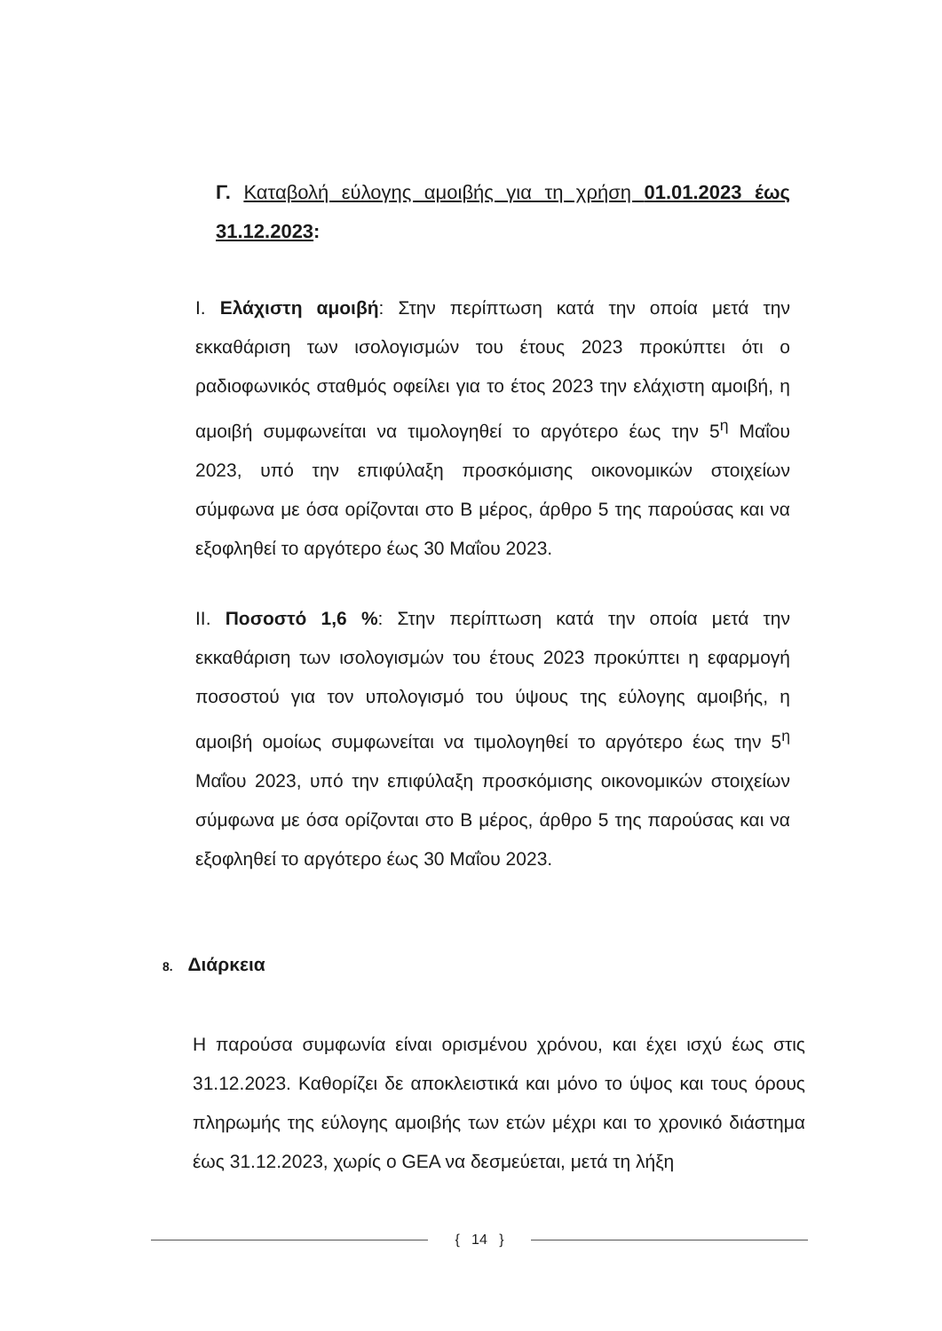Γ. Καταβολή εύλογης αμοιβής για τη χρήση 01.01.2023 έως 31.12.2023:
I. Ελάχιστη αμοιβή: Στην περίπτωση κατά την οποία μετά την εκκαθάριση των ισολογισμών του έτους 2023 προκύπτει ότι ο ραδιοφωνικός σταθμός οφείλει για το έτος 2023 την ελάχιστη αμοιβή, η αμοιβή συμφωνείται να τιμολογηθεί το αργότερο έως την 5<sup>η</sup> Μαΐου 2023, υπό την επιφύλαξη προσκόμισης οικονομικών στοιχείων σύμφωνα με όσα ορίζονται στο Β μέρος, άρθρο 5 της παρούσας και να εξοφληθεί το αργότερο έως 30 Μαΐου 2023.
II. Ποσοστό 1,6 %: Στην περίπτωση κατά την οποία μετά την εκκαθάριση των ισολογισμών του έτους 2023 προκύπτει η εφαρμογή ποσοστού για τον υπολογισμό του ύψους της εύλογης αμοιβής, η αμοιβή ομοίως συμφωνείται να τιμολογηθεί το αργότερο έως την 5<sup>η</sup> Μαΐου 2023, υπό την επιφύλαξη προσκόμισης οικονομικών στοιχείων σύμφωνα με όσα ορίζονται στο Β μέρος, άρθρο 5 της παρούσας και να εξοφληθεί το αργότερο έως 30 Μαΐου 2023.
8. Διάρκεια
Η παρούσα συμφωνία είναι ορισμένου χρόνου, και έχει ισχύ έως στις 31.12.2023. Καθορίζει δε αποκλειστικά και μόνο το ύψος και τους όρους πληρωμής της εύλογης αμοιβής των ετών μέχρι και το χρονικό διάστημα έως 31.12.2023, χωρίς ο GEA να δεσμεύεται, μετά τη λήξη
{ 14 }